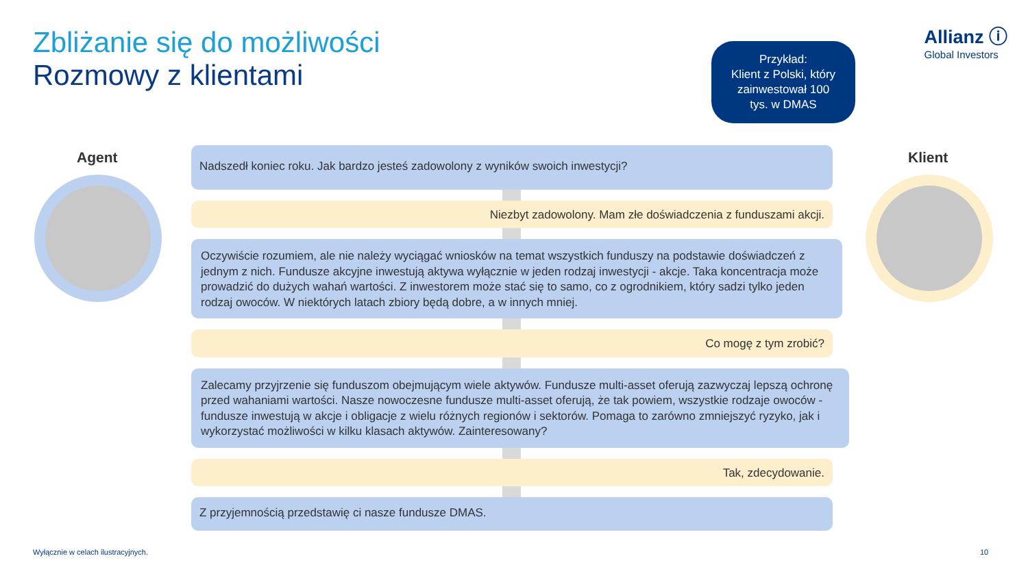Zbliżanie się do możliwości
Rozmowy z klientami
Allianz ⓘ
Global Investors
Przykład:
Klient z Polski, który
zainwestował 100
tys. w DMAS
Agent Klient
Nadszedł koniec roku. Jak bardzo jesteś zadowolony z wyników swoich inwestycji?
Niezbyt zadowolony. Mam złe doświadczenia z funduszami akcji.
Oczywiście rozumiem, ale nie należy wyciągać wniosków na temat wszystkich funduszy na podstawie doświadczeń z jednym z nich. Fundusze akcyjne inwestują aktywa wyłącznie w jeden rodzaj inwestycji - akcje. Taka koncentracja może prowadzić do dużych wahań wartości. Z inwestorem może stać się to samo, co z ogrodnikiem, który sadzi tylko jeden rodzaj owoców. W niektórych latach zbiory będą dobre, a w innych mniej.
Co mogę z tym zrobić?
Zalecamy przyjrzenie się funduszom obejmującym wiele aktywów. Fundusze multi-asset oferują zazwyczaj lepszą ochronę przed wahaniami wartości. Nasze nowoczesne fundusze multi-asset oferują, że tak powiem, wszystkie rodzaje owoców - fundusze inwestują w akcje i obligacje z wielu różnych regionów i sektorów. Pomaga to zarówno zmniejszyć ryzyko, jak i wykorzystać możliwości w kilku klasach aktywów. Zainteresowany?
Tak, zdecydowanie.
Z przyjemnością przedstawię ci nasze fundusze DMAS.
Wyłącznie w celach ilustracyjnych.
10